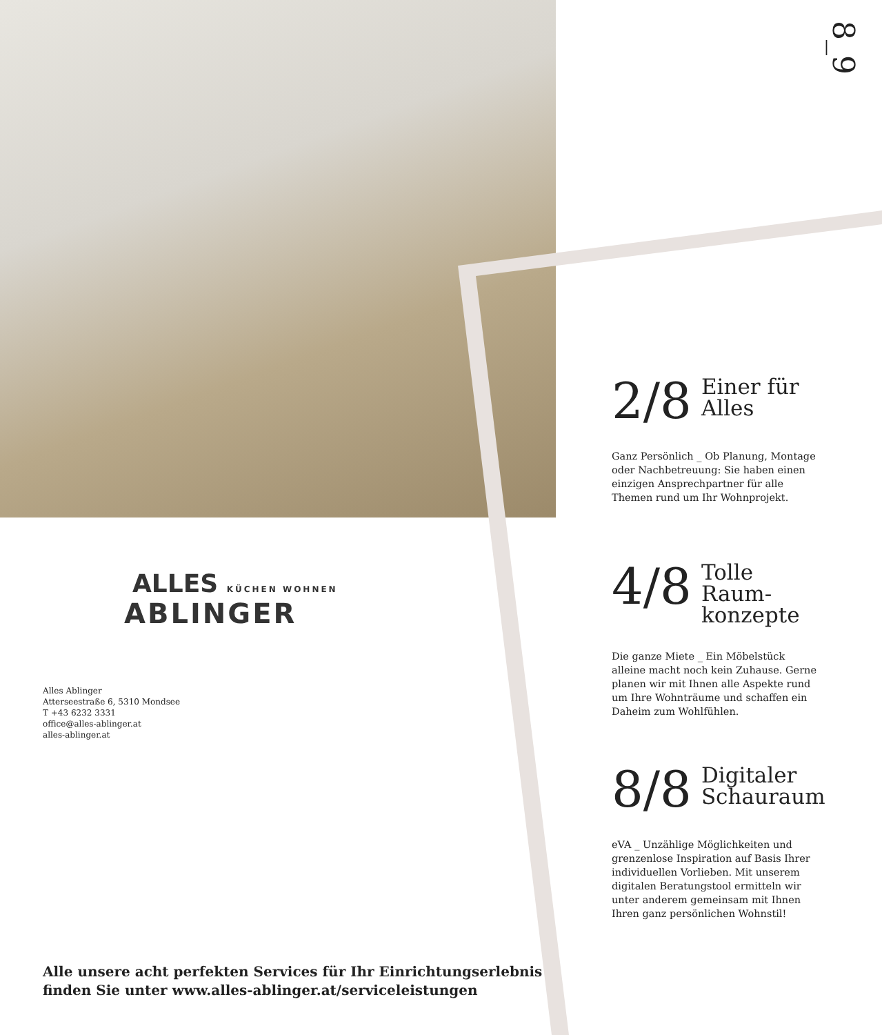8_9
2/8 Einer für
Alles
Ganz Persönlich _ Ob Planung, Montage oder Nachbetreuung: Sie haben einen einzigen Ansprechpartner für alle Themen rund um Ihr Wohnprojekt.
4/8 Tolle Raum-
konzepte
Die ganze Miete _ Ein Möbelstück alleine macht noch kein Zuhause. Gerne planen wir mit Ihnen alle Aspekte rund um Ihre Wohnträume und schaffen ein Daheim zum Wohlfühlen.
8/8 Digitaler
Schauraum
eVA _ Unzählige Möglichkeiten und grenzenlose Inspiration auf Basis Ihrer individuellen Vorlieben. Mit unserem digitalen Beratungstool ermitteln wir unter anderem gemeinsam mit Ihnen Ihren ganz persönlichen Wohnstil!
ALLES KÜCHEN WOHNEN
ABLINGER
Alles Ablinger
Atterseestraße 6, 5310 Mondsee
T +43 6232 3331
office@alles-ablinger.at
alles-ablinger.at
Alle unsere acht perfekten Services für Ihr Einrichtungserlebnis
finden Sie unter www.alles-ablinger.at/serviceleistungen